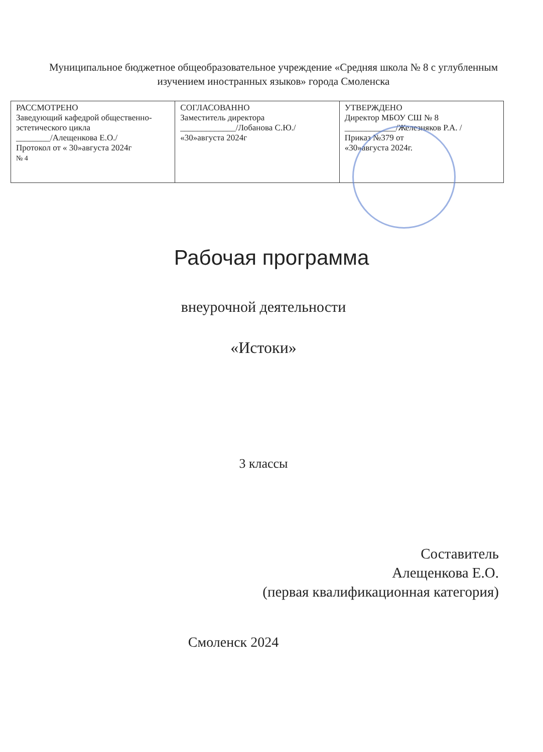Муниципальное бюджетное общеобразовательное учреждение «Средняя школа № 8 с углубленным изучением иностранных языков» города Смоленска
| РАССМОТРЕНО Заведующий кафедрой общественно-эстетического цикла ________/Алещенкова Е.О./ Протокол от « 30»августа 2024г № 4 | СОГЛАСОВАННО Заместитель директора _____________/Лобанова С.Ю./ «30»августа 2024г | УТВЕРЖДЕНО Директор МБОУ СШ № 8 ____________/Железняков Р.А. / Приказ №379 от «30»августа 2024г. |
Рабочая программа
внеурочной деятельности
«Истоки»
3 классы
Составитель
Алещенкова Е.О.
(первая квалификационная категория)
Смоленск 2024